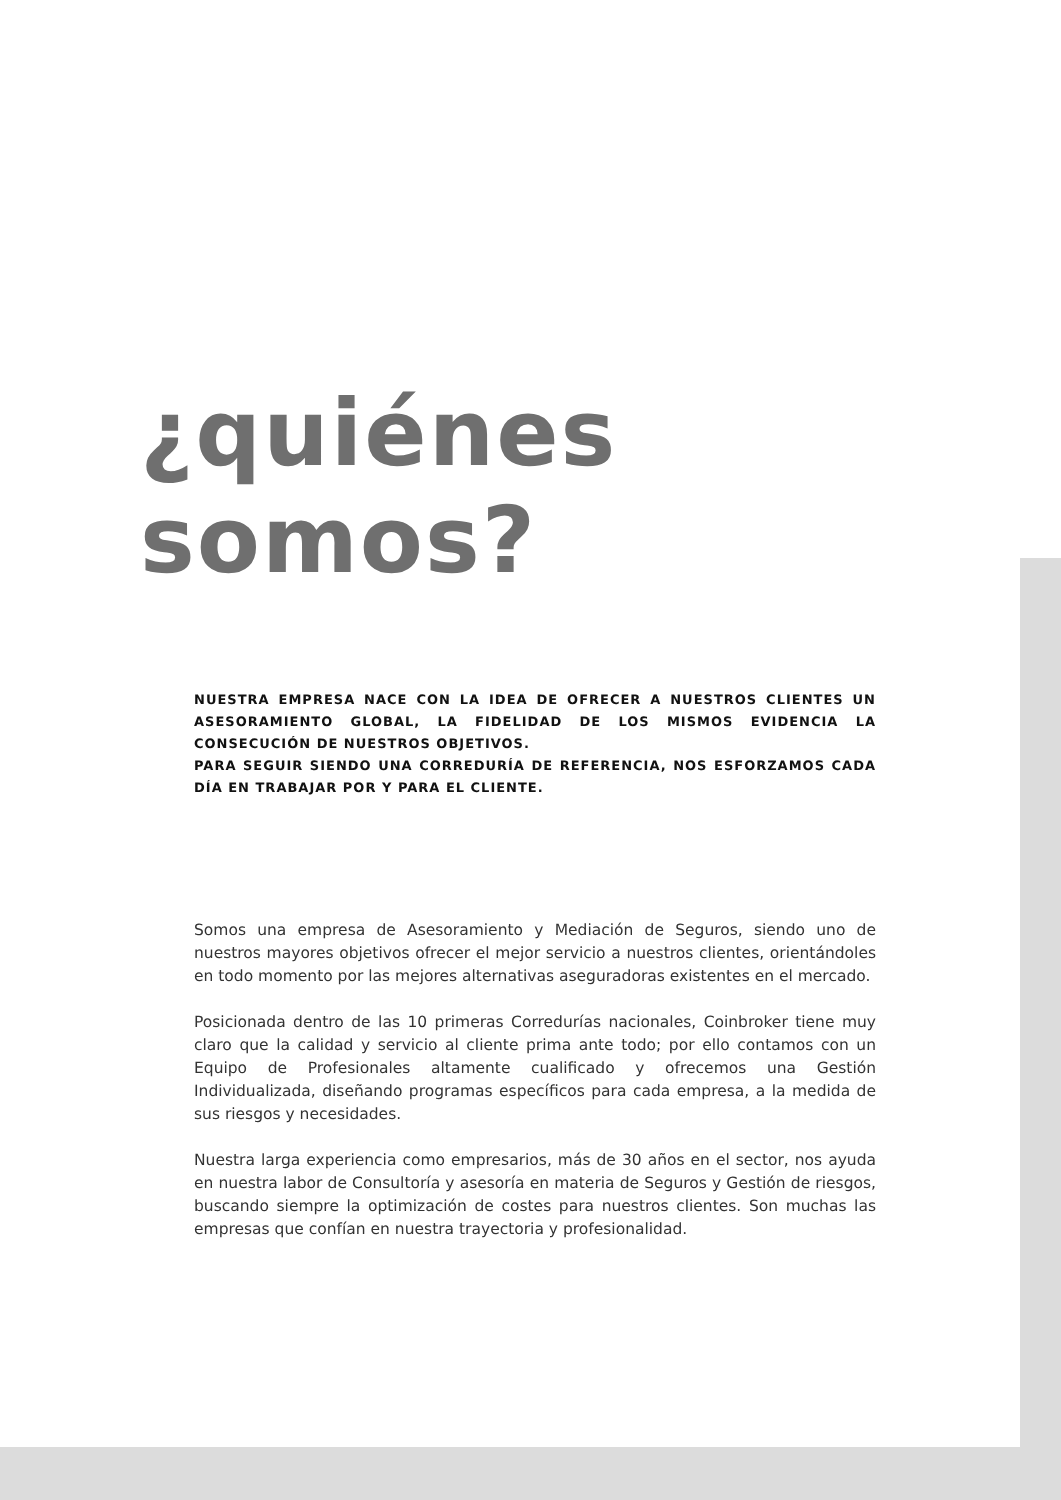¿quiénes somos?
NUESTRA EMPRESA NACE CON LA IDEA DE OFRECER A NUESTROS CLIENTES UN ASESORAMIENTO GLOBAL, LA FIDELIDAD DE LOS MISMOS EVIDENCIA LA CONSECUCIÓN DE NUESTROS OBJETIVOS.
PARA SEGUIR SIENDO UNA CORREDURÍA DE REFERENCIA, NOS ESFORZAMOS CADA DÍA EN TRABAJAR POR Y PARA EL CLIENTE.
Somos una empresa de Asesoramiento y Mediación de Seguros, siendo uno de nuestros mayores objetivos ofrecer el mejor servicio a nuestros clientes, orientándoles en todo momento por las mejores alternativas aseguradoras existentes en el mercado.
Posicionada dentro de las 10 primeras Corredurías nacionales, Coinbroker tiene muy claro que la calidad y servicio al cliente prima ante todo; por ello contamos con un Equipo de Profesionales altamente cualificado y ofrecemos una Gestión Individualizada, diseñando programas específicos para cada empresa, a la medida de sus riesgos y necesidades.
Nuestra larga experiencia como empresarios, más de 30 años en el sector, nos ayuda en nuestra labor de Consultoría y asesoría en materia de Seguros y Gestión de riesgos, buscando siempre la optimización de costes para nuestros clientes. Son muchas las empresas que confían en nuestra trayectoria y profesionalidad.